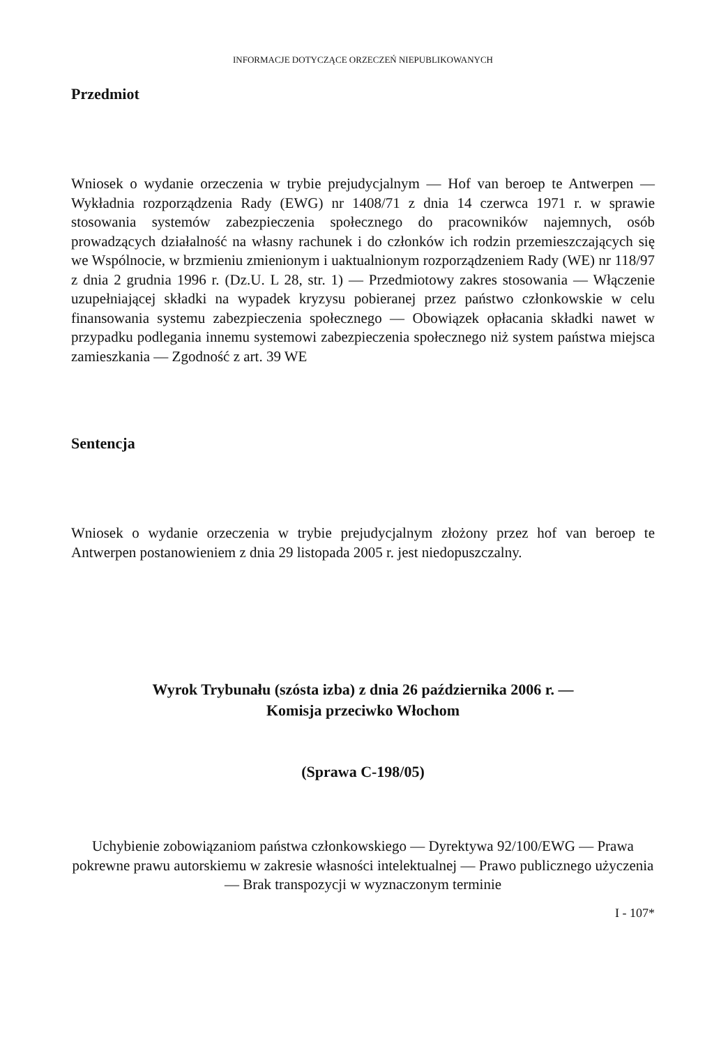INFORMACJE DOTYCZĄCE ORZECZEŃ NIEPUBLIKOWANYCH
Przedmiot
Wniosek o wydanie orzeczenia w trybie prejudycjalnym — Hof van beroep te Antwerpen — Wykładnia rozporządzenia Rady (EWG) nr 1408/71 z dnia 14 czerwca 1971 r. w sprawie stosowania systemów zabezpieczenia społecznego do pracowników najemnych, osób prowadzących działalność na własny rachunek i do członków ich rodzin przemieszczających się we Wspólnocie, w brzmieniu zmienionym i uaktualnionym rozporządzeniem Rady (WE) nr 118/97 z dnia 2 grudnia 1996 r. (Dz.U. L 28, str. 1) — Przedmiotowy zakres stosowania — Włączenie uzupełniającej składki na wypadek kryzysu pobieranej przez państwo członkowskie w celu finansowania systemu zabezpieczenia społecznego — Obowiązek opłacania składki nawet w przypadku podlegania innemu systemowi zabezpieczenia społecznego niż system państwa miejsca zamieszkania — Zgodność z art. 39 WE
Sentencja
Wniosek o wydanie orzeczenia w trybie prejudycjalnym złożony przez hof van beroep te Antwerpen postanowieniem z dnia 29 listopada 2005 r. jest niedopuszczalny.
Wyrok Trybunału (szósta izba) z dnia 26 października 2006 r. —
Komisja przeciwko Włochom
(Sprawa C-198/05)
Uchybienie zobowiązaniom państwa członkowskiego — Dyrektywa 92/100/EWG — Prawa pokrewne prawu autorskiemu w zakresie własności intelektualnej — Prawo publicznego użyczenia — Brak transpozycji w wyznaczonym terminie
I - 107*